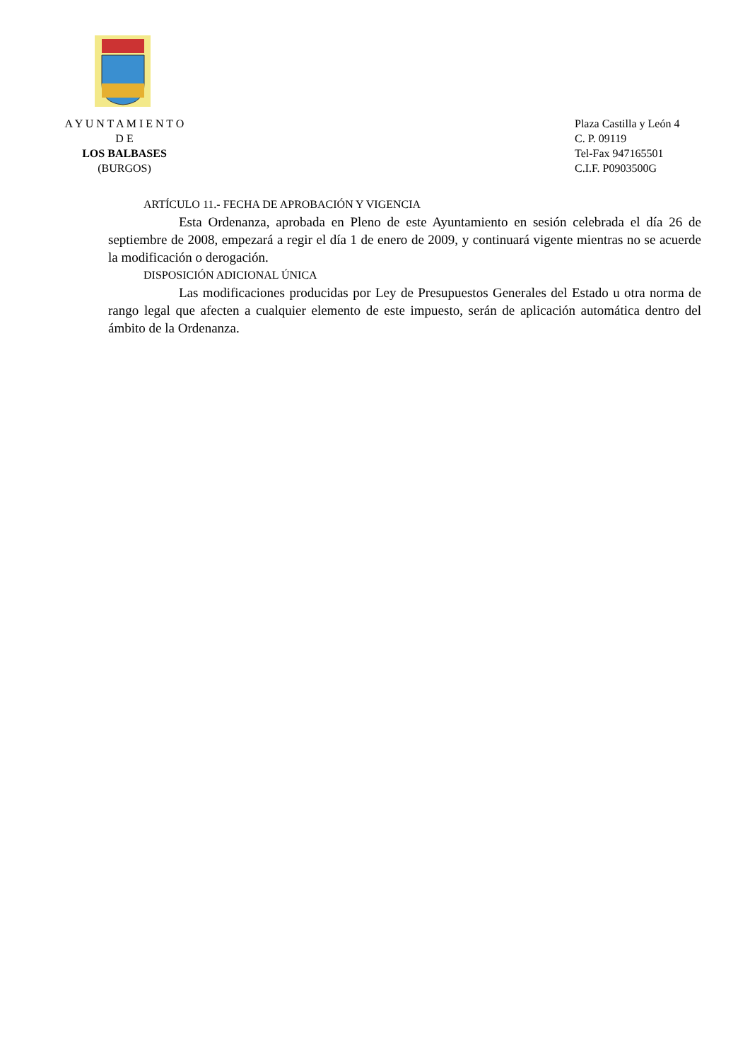A Y U N T A M I E N T O
D E
LOS BALBASES
(BURGOS)
Plaza Castilla y León 4
C. P. 09119
Tel-Fax 947165501
C.I.F. P0903500G
ARTÍCULO 11.- FECHA DE APROBACIÓN Y VIGENCIA
Esta Ordenanza, aprobada en Pleno de este Ayuntamiento en sesión celebrada el día 26 de septiembre de 2008, empezará a regir el día 1 de enero de 2009, y continuará vigente mientras no se acuerde la modificación o derogación.
DISPOSICIÓN ADICIONAL ÚNICA
Las modificaciones producidas por Ley de Presupuestos Generales del Estado u otra norma de rango legal que afecten a cualquier elemento de este impuesto, serán de aplicación automática dentro del ámbito de la Ordenanza.